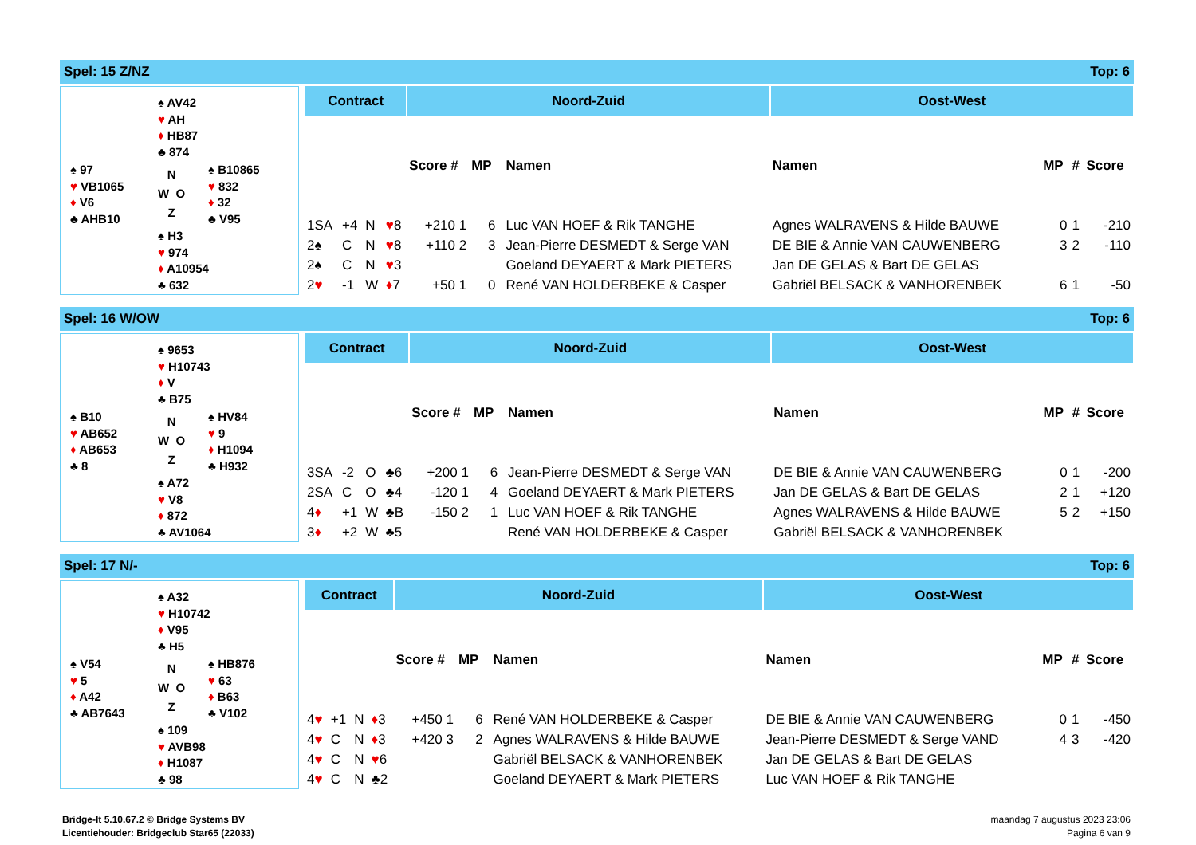Spel: 15 Z/NZ Top: 6
♠ AV42
♥ AH
♦ HB87
♣ 874
♠ 97
♥ VB1065
♦ V6
♣ AHB10
N
W O
Z
♠ B10865
♥ 832
♦ 32
♣ V95
♠ H3
♥ 974
♦ A10954
♣ 632
| Contract | | | | Noord-Zuid | | | | Oost-West | | | |
| --- | --- | --- | --- | --- | --- | --- | --- | --- | --- | --- | --- |
| | | | | Score # | MP | | Namen | Namen | MP | # | Score |
| 1SA | +4 | N | ♥ 8 | +210 1 | 6 | | Luc VAN HOEF & Rik TANGHE | Agnes WALRAVENS & Hilde BAUWE | 0 | 1 | -210 |
| 2♠ | C | N | ♥ 8 | +110 2 | 3 | | Jean-Pierre DESMEDT & Serge VAN | DE BIE & Annie VAN CAUWENBERG | 3 | 2 | -110 |
| 2♠ | C | N | ♥ 3 | | | | Goeland DEYAERT & Mark PIETERS | Jan DE GELAS & Bart DE GELAS | | | |
| 2 ♥ | -1 | W | ♦ 7 | +50 1 | 0 | | René VAN HOLDERBEKE & Casper | Gabriël BELSACK & VANHORENBEK | 6 | 1 | -50 |
Spel: 16 W/OW Top: 6
♠ 9653
♥ H10743
♦ V
♣ B75
♠ B10
♥ AB652
♦ AB653
♣ 8
N
W O
Z
♠ HV84
♥ 9
♦ H1094
♣ H932
♠ A72
♥ V8
♦ 872
♣ AV1064
| Contract | | | | Noord-Zuid | | | | Oost-West | | | |
| --- | --- | --- | --- | --- | --- | --- | --- | --- | --- | --- | --- |
| | | | | Score # | MP | | Namen | Namen | MP | # | Score |
| 3SA | -2 | O | ♣6 | +200 1 | 6 | | Jean-Pierre DESMEDT & Serge VAN | DE BIE & Annie VAN CAUWENBERG | 0 | 1 | -200 |
| 2SA | C | O | ♣4 | -120 1 | 4 | | Goeland DEYAERT & Mark PIETERS | Jan DE GELAS & Bart DE GELAS | 2 | 1 | +120 |
| 4 ♦ | +1 | W | ♣B | -150 2 | 1 | | Luc VAN HOEF & Rik TANGHE | Agnes WALRAVENS & Hilde BAUWE | 5 | 2 | +150 |
| 3 ♦ | +2 | W | ♣5 | | | | René VAN HOLDERBEKE & Casper | Gabriël BELSACK & VANHORENBEK | | | |
Spel: 17 N/- Top: 6
♠ A32
♥ H10742
♦ V95
♣ H5
♠ V54
♥ 5
♦ A42
♣ AB7643
N
W O
Z
♠ HB876
♥ 63
♦ B63
♣ V102
♠ 109
♥ AVB98
♦ H1087
♣ 98
| Contract | | | | Noord-Zuid | | | | Oost-West | | | |
| --- | --- | --- | --- | --- | --- | --- | --- | --- | --- | --- | --- |
| | | | | Score # | MP | | Namen | Namen | MP | # | Score |
| 4 ♥ | +1 | N | ♦ 3 | +450 1 | 6 | | René VAN HOLDERBEKE & Casper | DE BIE & Annie VAN CAUWENBERG | 0 | 1 | -450 |
| 4 ♥ | C | N | ♦ 3 | +420 3 | 2 | | Agnes WALRAVENS & Hilde BAUWE | Jean-Pierre DESMEDT & Serge VAND | 4 | 3 | -420 |
| 4 ♥ | C | N | ♥ 6 | | | | Gabriël BELSACK & VANHORENBEK | Jan DE GELAS & Bart DE GELAS | | | |
| 4 ♥ | C | N | ♣2 | | | | Goeland DEYAERT & Mark PIETERS | Luc VAN HOEF & Rik TANGHE | | | |
Bridge-It 5.10.67.2 © Bridge Systems BV
Licentiehouder: Bridgeclub Star65 (22033)
maandag 7 augustus 2023 23:06
Pagina 6 van 9